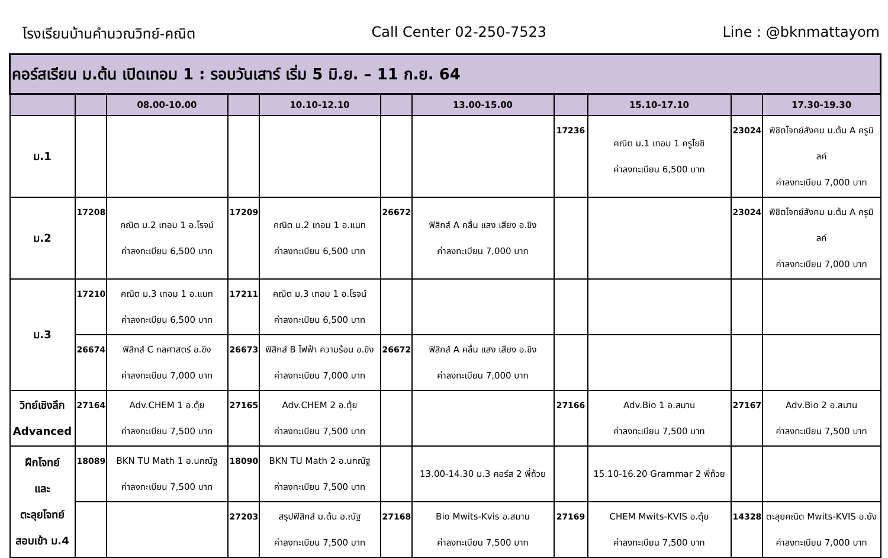โรงเรียนบ้านคำนวณวิทย์-คณิต Call Center 02-250-7523 Line : @bknmattayom
| คอร์สเรียน ม.ต้น เปิดเทอม 1 : รอบวันเสาร์ เริ่ม 5 มิ.ย. – 11 ก.ย. 64 | | | | | | | | | | |
| | | 08.00-10.00 | | 10.10-12.10 | | 13.00-15.00 | | 15.10-17.10 | | 17.30-19.30 |
| ม.1 | | | | | | | 17236 | คณิต ม.1 เทอม 1 ครูโยชิ ค่าลงทะเบียน 6,500 บาท | 23024 | พิชิตโจทย์สังคม ม.ต้น A ครูมิลค์ ค่าลงทะเบียน 7,000 บาท |
| ม.2 | 17208 | คณิต ม.2 เทอม 1 อ.โรจน์ ค่าลงทะเบียน 6,500 บาท | 17209 | คณิต ม.2 เทอม 1 อ.แนท ค่าลงทะเบียน 6,500 บาท | 26672 | ฟิสิกส์ A คลื่น แสง เสียง อ.ขิง ค่าลงทะเบียน 7,000 บาท | | | 23024 | พิชิตโจทย์สังคม ม.ต้น A ครูมิลค์ ค่าลงทะเบียน 7,000 บาท |
| ม.3 | 17210 | คณิต ม.3 เทอม 1 อ.แนท ค่าลงทะเบียน 6,500 บาท | 17211 | คณิต ม.3 เทอม 1 อ.โรจน์ ค่าลงทะเบียน 6,500 บาท | | | | | | |
| | 26674 | ฟิสิกส์ C กลศาสตร์ อ.ขิง ค่าลงทะเบียน 7,000 บาท | 26673 | ฟิสิกส์ B ไฟฟ้า ความร้อน อ.ขิง ค่าลงทะเบียน 7,000 บาท | 26672 | ฟิสิกส์ A คลื่น แสง เสียง อ.ขิง ค่าลงทะเบียน 7,000 บาท | | | | |
| วิทย์เชิงลึก Advanced | 27164 | Adv.CHEM 1 อ.ตุ้ย ค่าลงทะเบียน 7,500 บาท | 27165 | Adv.CHEM 2 อ.ตุ้ย ค่าลงทะเบียน 7,500 บาท | | | 27166 | Adv.Bio 1 อ.สมาน ค่าลงทะเบียน 7,500 บาท | 27167 | Adv.Bio 2 อ.สมาน ค่าลงทะเบียน 7,500 บาท |
| ฝึกโจทย์ และ ตะลุยโจทย์ สอบเข้า ม.4 | 18089 | BKN TU Math 1 อ.นกณัฐ ค่าลงทะเบียน 7,500 บาท | 18090 | BKN TU Math 2 อ.นกณัฐ ค่าลงทะเบียน 7,500 บาท | | 13.00-14.30 ม.3 คอร์ส 2 พี่ถ้วย | | 15.10-16.20 Grammar 2 พี่ถ้วย | | |
| | | | 27203 | สรุปฟิสิกส์ ม.ต้น อ.ณัฐ ค่าลงทะเบียน 7,500 บาท | 27168 | Bio Mwits-Kvis อ.สมาน ค่าลงทะเบียน 7,500 บาท | 27169 | CHEM Mwits-KVIS อ.ตุ้ย ค่าลงทะเบียน 7,500 บาท | 14328 | ตะลุยคณิต Mwits-KVIS อ.ยัง ค่าลงทะเบียน 7,000 บาท |